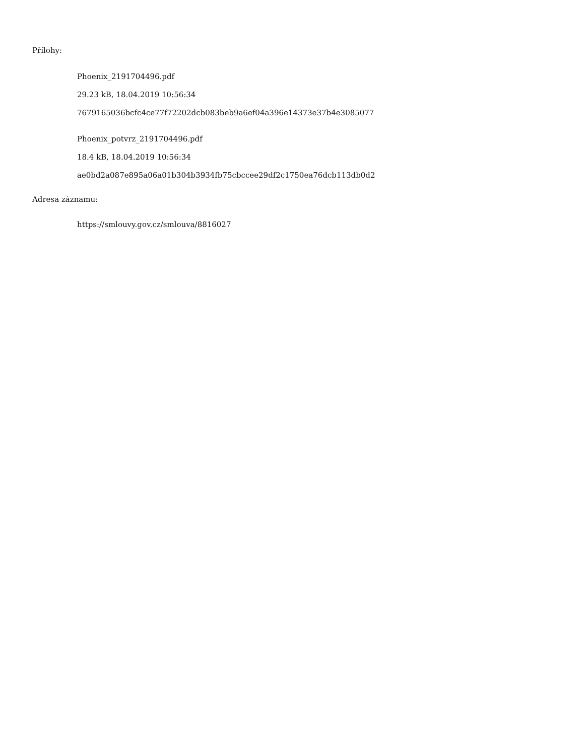Přílohy:
Phoenix_2191704496.pdf
29.23 kB, 18.04.2019 10:56:34
7679165036bcfc4ce77f72202dcb083beb9a6ef04a396e14373e37b4e3085077
Phoenix_potvrz_2191704496.pdf
18.4 kB, 18.04.2019 10:56:34
ae0bd2a087e895a06a01b304b3934fb75cbccee29df2c1750ea76dcb113db0d2
Adresa záznamu:
https://smlouvy.gov.cz/smlouva/8816027